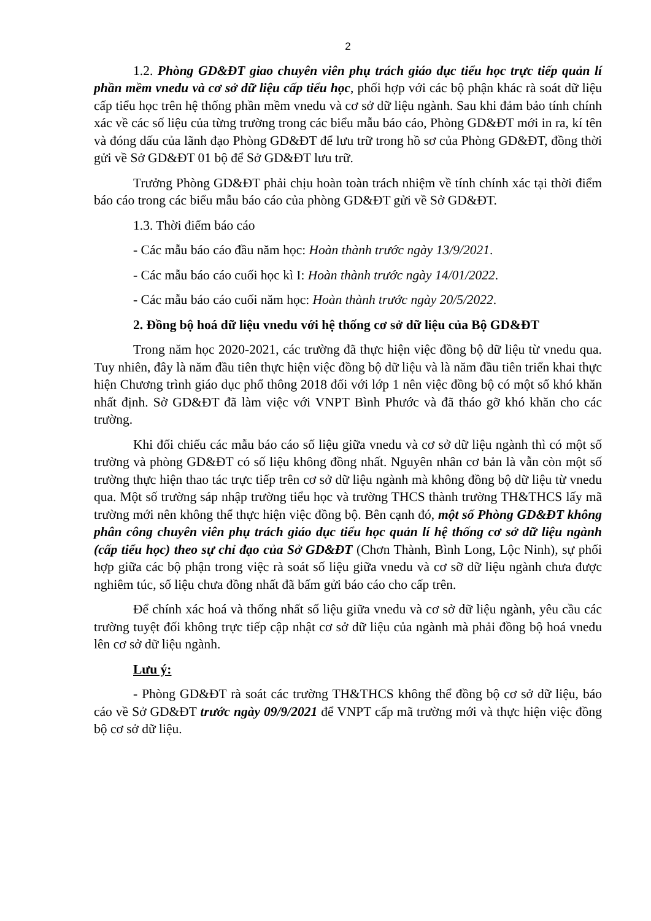2
1.2. Phòng GD&ĐT giao chuyên viên phụ trách giáo dục tiểu học trực tiếp quản lí phần mềm vnedu và cơ sở dữ liệu cấp tiểu học, phối hợp với các bộ phận khác rà soát dữ liệu cấp tiểu học trên hệ thống phần mềm vnedu và cơ sở dữ liệu ngành. Sau khi đảm bảo tính chính xác về các số liệu của từng trường trong các biểu mẫu báo cáo, Phòng GD&ĐT mới in ra, kí tên và đóng dấu của lãnh đạo Phòng GD&ĐT để lưu trữ trong hồ sơ của Phòng GD&ĐT, đồng thời gửi về Sở GD&ĐT 01 bộ để Sở GD&ĐT lưu trữ.
Trưởng Phòng GD&ĐT phải chịu hoàn toàn trách nhiệm về tính chính xác tại thời điểm báo cáo trong các biểu mẫu báo cáo của phòng GD&ĐT gửi về Sở GD&ĐT.
1.3. Thời điểm báo cáo
- Các mẫu báo cáo đầu năm học: Hoàn thành trước ngày 13/9/2021.
- Các mẫu báo cáo cuối học kì I: Hoàn thành trước ngày 14/01/2022.
- Các mẫu báo cáo cuối năm học: Hoàn thành trước ngày 20/5/2022.
2. Đồng bộ hoá dữ liệu vnedu với hệ thống cơ sở dữ liệu của Bộ GD&ĐT
Trong năm học 2020-2021, các trường đã thực hiện việc đồng bộ dữ liệu từ vnedu qua. Tuy nhiên, đây là năm đầu tiên thực hiện việc đồng bộ dữ liệu và là năm đầu tiên triển khai thực hiện Chương trình giáo dục phổ thông 2018 đối với lớp 1 nên việc đồng bộ có một số khó khăn nhất định. Sở GD&ĐT đã làm việc với VNPT Bình Phước và đã tháo gỡ khó khăn cho các trường.
Khi đối chiếu các mẫu báo cáo số liệu giữa vnedu và cơ sở dữ liệu ngành thì có một số trường và phòng GD&ĐT có số liệu không đồng nhất. Nguyên nhân cơ bản là vẫn còn một số trường thực hiện thao tác trực tiếp trên cơ sở dữ liệu ngành mà không đồng bộ dữ liệu từ vnedu qua. Một số trường sáp nhập trường tiểu học và trường THCS thành trường TH&THCS lấy mã trường mới nên không thể thực hiện việc đồng bộ. Bên cạnh đó, một số Phòng GD&ĐT không phân công chuyên viên phụ trách giáo dục tiểu học quản lí hệ thống cơ sở dữ liệu ngành (cấp tiểu học) theo sự chỉ đạo của Sở GD&ĐT (Chơn Thành, Bình Long, Lộc Ninh), sự phối hợp giữa các bộ phận trong việc rà soát số liệu giữa vnedu và cơ sỡ dữ liệu ngành chưa được nghiêm túc, số liệu chưa đồng nhất đã bấm gửi báo cáo cho cấp trên.
Để chính xác hoá và thống nhất số liệu giữa vnedu và cơ sở dữ liệu ngành, yêu cầu các trường tuyệt đối không trực tiếp cập nhật cơ sở dữ liệu của ngành mà phải đồng bộ hoá vnedu lên cơ sở dữ liệu ngành.
Lưu ý:
- Phòng GD&ĐT rà soát các trường TH&THCS không thể đồng bộ cơ sở dữ liệu, báo cáo về Sở GD&ĐT trước ngày 09/9/2021 để VNPT cấp mã trường mới và thực hiện việc đồng bộ cơ sở dữ liệu.